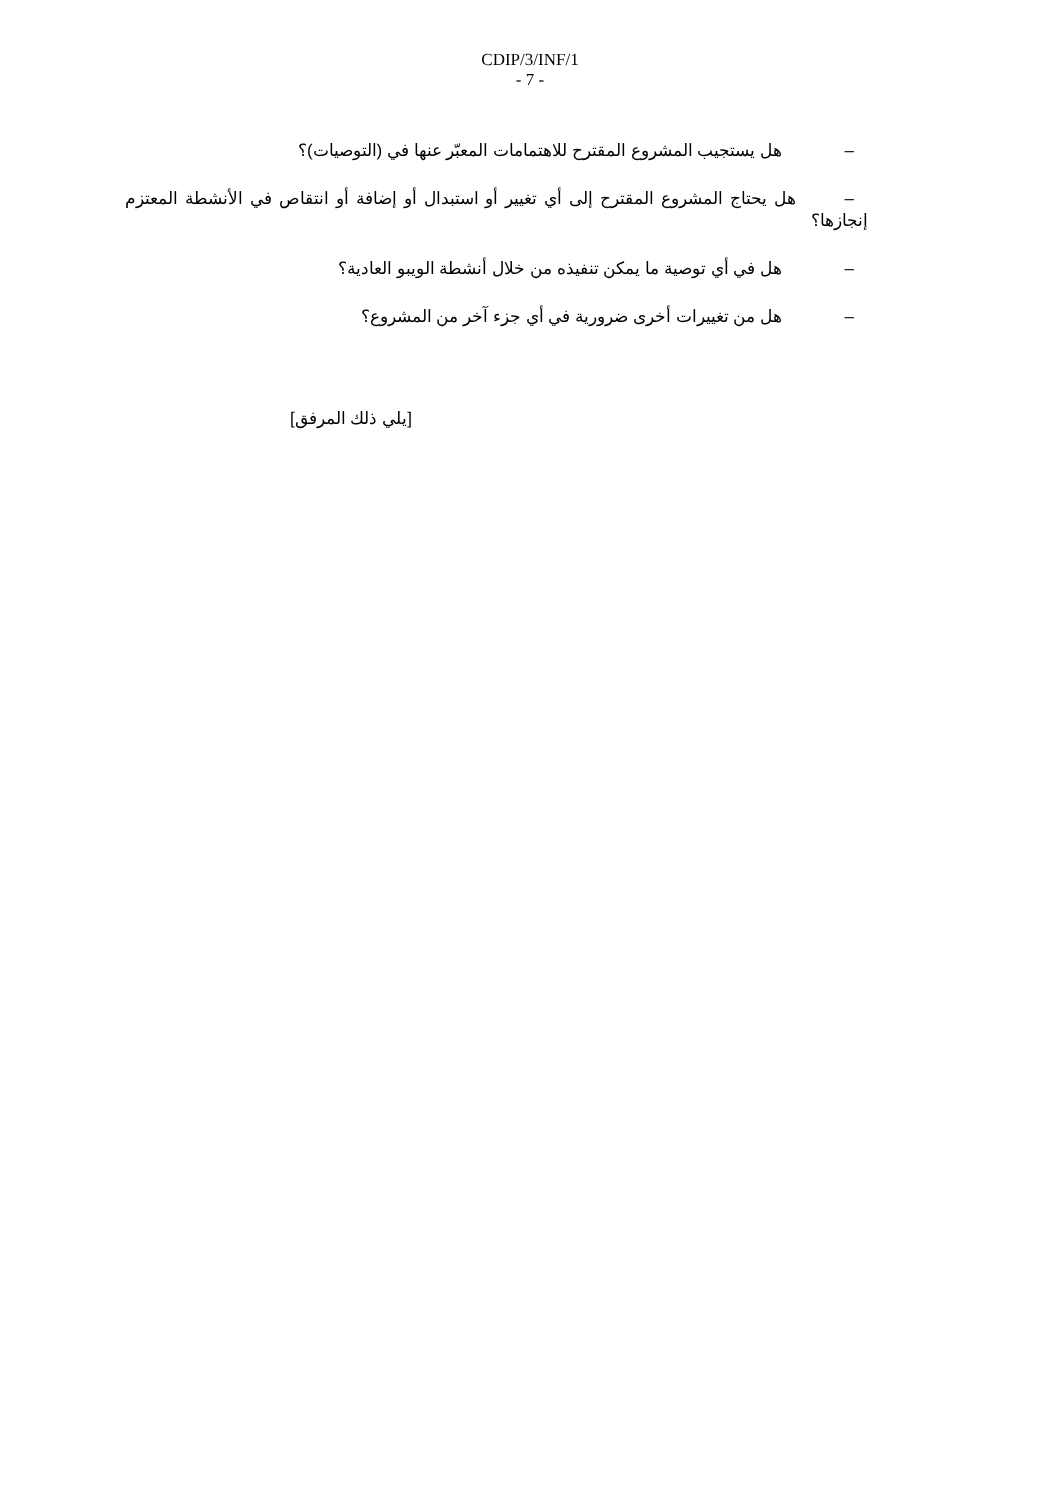CDIP/3/INF/1
- 7 -
– هل يستجيب المشروع المقترح للاهتمامات المعبّر عنها في (التوصيات)؟
– هل يحتاج المشروع المقترح إلى أي تغيير أو استبدال أو إضافة أو انتقاص في الأنشطة المعتزم إنجازها؟
– هل في أي توصية ما يمكن تنفيذه من خلال أنشطة الويبو العادية؟
– هل من تغييرات أخرى ضرورية في أي جزء آخر من المشروع؟
[يلي ذلك المرفق]